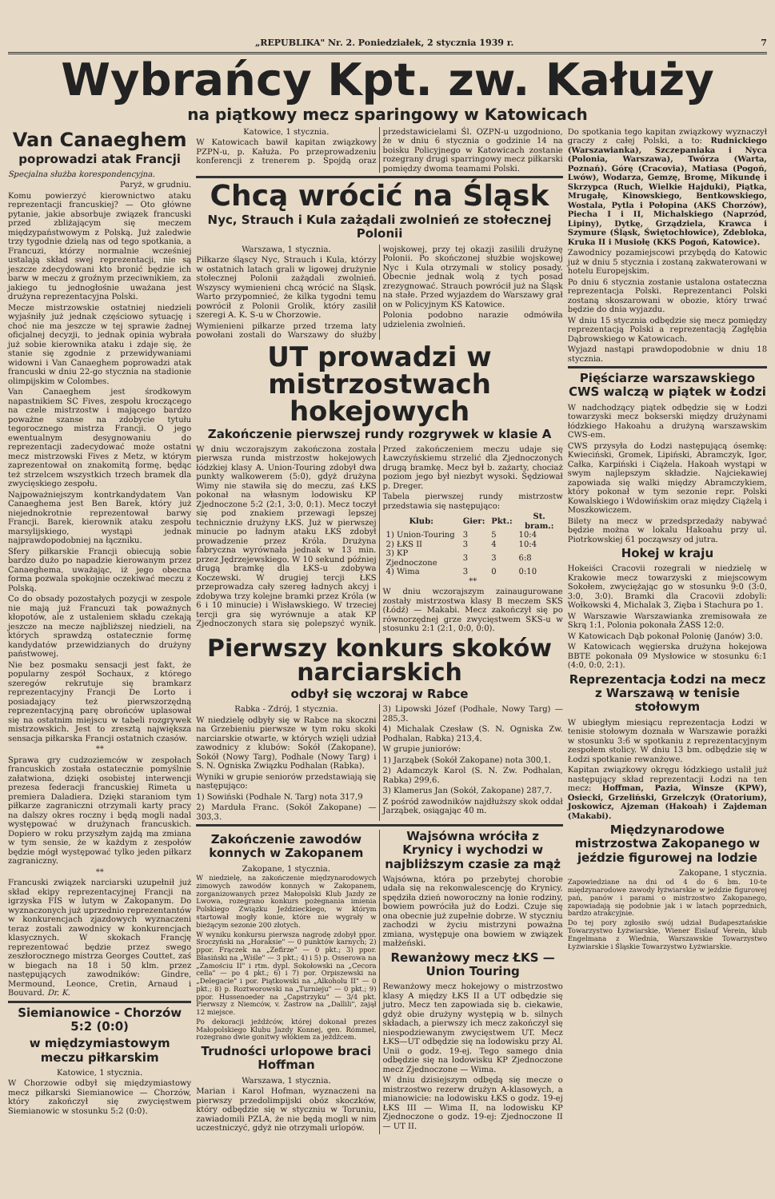„REPUBLIKA" Nr. 2. Poniedziałek, 2 stycznia 1939 r. 7
Wybrańcy Kpt. zw. Kałuży
na piątkowy mecz sparingowy w Katowicach
Van Canaeghem
poprowadzi atak Francji
Specjalna służba korespondencyjna.
Paryż, w grudniu.
Komu powierzyć kierownictwo ataku reprezentacji francuskiej? — Oto główne pytanie, jakie absorbuje związek francuski przed zbliżającym się meczem międzypaństwowym z Polską. Już zaledwie trzy tygodnie dzielą nas od tego spotkania, a Francuzi, którzy normalnie wcześniej ustalają skład swej reprezentacji, nie są jeszcze zdecydowani kto bronić będzie ich barw w meczu z groźnym przeciwnikiem, za jakiego tu jednogłośnie uważana jest drużyna reprezentacyjna Polski.
Mecze mistrzowskie ostatniej niedzieli wyjaśniły już jednak częściowo sytuację i choć nie ma jeszcze w tej sprawie żadnej oficjalnej decyzji, to jednak opinia wybrała już sobie kierownika ataku i zdaje się, że stanie się zgodnie z przewidywaniami widowni i Van Canaeghem poprowadzi atak francuski w dniu 22-go stycznia na stadionie olimpijskim w Colombes.
Van Canaeghem jest środkowym napastnikiem SC Fives, zespołu kroczącego na czele mistrzostw i mającego bardzo poważne szanse na zdobycie tytułu tegorocznego mistrza Francji. O jego ewentualnym desygnowaniu do reprezentacji zadecydować może ostatni mecz mistrzowski Fives z Metz, w którym zaprezentował on znakomitą formę, będąc też strzelcem wszystkich trzech bramek dla zwycięskiego zespołu.
Najpoważniejszym kontrkandydatem Van Canaeghema jest Ben Barek, który już niejednokrotnie reprezentował barwy Francji. Barek, kierownik ataku zespołu marsylijskiego, wystąpi jednak najprawdopodobniej na łączniku.
Sfery piłkarskie Francji obiecują sobie bardzo dużo po napadzie kierowanym przez Canaeghema, uważając, iż jego obecna forma pozwala spokojnie oczekiwać meczu z Polską.
Co do obsady pozostałych pozycji w zespole nie mają już Francuzi tak poważnych kłopotów, ale z ustaleniem składu czekają jeszcze na mecze najbliższej niedzieli, na których sprawdzą ostatecznie formę kandydatów przewidzianych do drużyny państwowej.
Nie bez posmaku sensacji jest fakt, że popularny zespół Sochaux, z którego szeregów rekrutuje się bramkarz reprezentacyjny Francji De Lorto i posiadający też pierwszorzędną reprezentacyjną parę obrońców uplasował się na ostatnim miejscu w tabeli rozgrywek mistrzowskich. Jest to zresztą największa sensacja piłkarska Francji ostatnich czasów.
**
Sprawa gry cudzoziemców w zespołach francuskich została ostatecznie pomyślnie załatwiona, dzięki osobistej interwencji prezesa federacji francuskiej Rimeta u premiera Daladiera. Dzięki staraniom tym piłkarze zagraniczni otrzymali karty pracy na dalszy okres roczny i będą mogli nadal występować w drużynach francuskich. Dopiero w roku przyszłym zajdą ma zmiana w tym sensie, że w każdym z zespołów będzie mógł występować tylko jeden piłkarz zagraniczny.
**
Francuski związek narciarski uzupełnił już skład ekipy reprezentacyjnej Francji na igrzyska FIS w lutym w Zakopanym. Do wyznaczonych już uprzednio reprezentantów w konkurencjach zjazdowych wyznaczeni teraz zostali zawodnicy w konkurencjach klasycznych. W skokach Francję reprezentować będzie przez swego zeszłorocznego mistrza Georges Couttet, zaś w biegach na 18 i 50 klm. przez następujących zawodników: Gindre, Mermound, Leonce, Cretin, Arnaud i Bouvard. Dr. K.
Siemianowice - Chorzów 5:2 (0:0)
w międzymiastowym meczu piłkarskim
Katowice, 1 stycznia.
W Chorzowie odbył się międzymiastowy mecz piłkarski Siemianowice — Chorzów, który zakończył się zwycięstwem Siemianowic w stosunku 5:2 (0:0).
Katowice, 1 stycznia.
W Katowicach bawił kapitan związkowy PZPN-u, p. Kałuża. Po przeprowadzeniu konferencji z trenerem p. Spojdą oraz przedstawicielami Śl. OZPN-u uzgodniono, że w dniu 6 stycznia o godzinie 14 na boisku Policyjnego w Katowicach zostanie rozegrany drugi sparringowy mecz piłkarski pomiędzy dwoma teamami Polski.
Chcą wrócić na Śląsk
Nyc, Strauch i Kula zażądali zwolnień ze stołecznej Polonii
Warszawa, 1 stycznia.
Piłkarze śląscy Nyc, Strauch i Kula, którzy w ostatnich latach grali w ligowej drużynie stołecznej Polonii zażądali zwolnień. Wszyscy wymienieni chcą wrócić na Śląsk. Warto przypomnieć, że kilka tygodni temu powrócił z Polonii Grolik, który zasilił szeregi A. K. S-u w Chorzowie.
Wymienieni piłkarze przed trzema laty powołani zostali do Warszawy do służby wojskowej, przy tej okazji zasilili drużynę Polonii. Po skończonej służbie wojskowej Nyc i Kula otrzymali w stolicy posady. Obecnie jednak wolą z tych posad zrezygnować. Strauch powrócił już na Śląsk na stałe. Przed wyjazdem do Warszawy grał on w Policyjnym KS Katowice.
Polonia podobno narazie odmówiła udzielenia zwolnień.
UT prowadzi w mistrzostwach hokejowych
Zakończenie pierwszej rundy rozgrywek w klasie A
W dniu wczorajszym zakończona została pierwsza runda mistrzostw hokejowych łódzkiej klasy A. Union-Touring zdobył dwa punkty walkowerem (5:0), gdyż drużyna Wimy nie stawiła się do meczu, zaś ŁKS pokonał na własnym lodowisku KP Zjednoczone 5:2 (2:1, 3:0, 0:1). Mecz toczył się pod znakiem przewagi lepszej technicznie drużyny ŁKS. Już w pierwszej minucie po ładnym ataku ŁKS zdobył prowadzenie przez Króla. Drużyna fabryczna wyrównała jednak w 13 min. przez Jędrzejewskiego. W 10 sekund później drugą bramkę dla ŁKS-u zdobywa Koczewski. W drugiej tercji ŁKS przeprowadza cały szereg ładnych akcyj i zdobywa trzy kolejne bramki przez Króla (w 6 i 10 minucie) i Wisławskiego. W trzeciej tercji gra się wyrównuje a atak KP Zjednoczonych stara się polepszyć wynik. Przed zakończeniem meczu udaje się Ławczyńskiemu strzelić dla Zjednoczonych drugą bramkę. Mecz był b. zażarty, chociaż poziom jego był niezbyt wysoki. Sędziował p. Dreger.
Tabela pierwszej rundy mistrzostw przedstawia się następująco:
| Klub: | Gier: | Pkt.: | St. bram.: |
| --- | --- | --- | --- |
| 1) Union-Touring | 3 | 5 | 10:4 |
| 2) ŁKS II | 3 | 4 | 10:4 |
| 3) KP Zjednoczone | 3 | 3 | 6:8 |
| 4) Wima | 3 | 0 | 0:10 |
**
W dniu wczorajszym zainaugurowane zostały mistrzostwa klasy B meczem SKS (Łódź) — Makabi. Mecz zakończył się po równorzędnej grze zwycięstwem SKS-u w stosunku 2:1 (2:1, 0:0, 0:0).
Pierwszy konkurs skoków narciarskich
odbył się wczoraj w Rabce
Rabka - Zdrój, 1 stycznia.
W niedzielę odbyły się w Rabce na skoczni na Grzebieniu pierwsze w tym roku skoki narciarskie otwarte, w których wzięli udział zawodnicy z klubów: Sokół (Zakopane), Sokół (Nowy Targ), Podhale (Nowy Targ) i S. N. Ogniska Związku Podhalan (Rabka).
Wyniki w grupie seniorów przedstawiają się następująco:
1) Sowiński (Podhale N. Targ) nota 317,9
2) Marduła Franc. (Sokół Zakopane) — 303,3.
3) Lipowski Józef (Podhale, Nowy Targ) — 285,3.
4) Michalak Czesław (S. N. Ogniska Zw. Podhalan, Rabka) 213,4.
W grupie juniorów:
1) Jarząbek (Sokół Zakopane) nota 300,1.
2) Adamczyk Karol (S. N. Zw. Podhalan, Rabka) 299,6.
3) Klamerus Jan (Sokół, Zakopane) 287,7.
Z pośród zawodników najdłuższy skok oddał Jarząbek, osiągając 40 m.
Zakończenie zawodów konnych w Zakopanem
Zakopane, 1 stycznia.
W niedzielę, na zakończenie międzynarodowych zimowych zawodów konnych w Zakopanem, zorganizowanych przez Małopolski Klub Jazdy ze Lwowa, rozegrano konkurs pożegnania imienia Polskiego Związku Jeździeckiego, w którym startował mogły konie, które nie wygrały w bieżącym sezonie 200 złotych.
W wyniku konkursu pierwsza nagrodę zdobył ppor. Sroczyński na „Horaksie" — 0 punktów karnych; 2) ppor. Frączek na „Zefirze" — 0 pkt.; 3) ppor. Błasiński na „Wiśle" — 3 pkt.; 4) i 5) p. Osserowa na „Zamościu II" i rtm. dypl. Sokołowski na „Cecora cella" — po 4 pkt.; 6) i 7) por. Orpiszewski na „Delegacie" i por. Piątkowski na „Alkoholu II" — 0 pkt.; 8) p. Roztworowski na „Turnieju" — 0 pkt.; 9) ppor. Hussenoeder na „Capstrzyku" — 3/4 pkt. Pierwszy z Niemców, v. Zastrow na „Dallili", zajął 12 miejsce.
Po dekoracji jeźdźców, której dokonał prezes Małopolskiego Klubu Jazdy Konnej, gen. Rómmel, rozegrano dwie gonitwy włókiem za jeźdźcem.
Trudności urlopowe braci Hoffman
Warszawa, 1 stycznia.
Marian i Karol Hofman, wyznaczeni na pierwszy przedolimpijski obóz skoczków, który odbędzie się w styczniu w Toruniu, zawiadomili PZLA, że nie będą mogli w nim uczestniczyć, gdyż nie otrzymali urlopów.
Wajsówna wróciła z Krynicy i wychodzi w najbliższym czasie za mąż
Wajsówna, która po przebytej chorobie udała się na rekonwalescencję do Krynicy, spędziła dzień noworoczny na łonie rodziny, bowiem powróciła już do Łodzi. Czuje się ona obecnie już zupełnie dobrze. W styczniu zachodzi w życiu mistrzyni poważna zmiana, występuje ona bowiem w związek małżeński.
Rewanżowy mecz ŁKS — Union Touring
Rewanżowy mecz hokejowy o mistrzostwo klasy A między ŁKS II a UT odbędzie się jutro. Mecz ten zapowiada się b. ciekawie, gdyż obie drużyny występią w b. silnych składach, a pierwszy ich mecz zakończył się niespodziewanym zwycięstwem UT. Mecz ŁKS—UT odbędzie się na lodowisku przy Al. Unii o godz. 19-ej. Tego samego dnia odbędzie się na lodowisku KP Zjednoczone mecz Zjednoczone — Wima.
W dniu dzisiejszym odbędą się mecze o mistrzostwo rezerw drużyn A-klasowych, a mianowicie: na lodowisku ŁKS o godz. 19-ej ŁKS III — Wima II, na lodowisku KP Zjednoczone o godz. 19-ej: Zjednoczone II — UT II.
Do spotkania tego kapitan związkowy wyznaczył graczy z całej Polski, a to: Rudnickiego (Warszawianka), Szczepaniaka i Nyca (Polonia, Warszawa), Twórza (Warta, Poznań). Górę (Cracovia), Matiasa (Pogoń, Lwów), Wodarza, Gemzę, Bromę, Mikundę i Skrzypca (Ruch, Wielkie Hajduki), Piątka, Mrugałę, Kinowskiego, Bentkowskiego, Wostala, Pytla i Połopina (AKS Chorzów), Piecha I i II, Michalskiego (Naprzód, Lipiny), Dytkę, Grządziela, Krawca i Szymure (Śląsk, Świętochłowice), Zdebloka, Kruka II i Musiołę (KKS Pogoń, Katowice).
Zawodnicy pozamiejscowi przybędą do Katowic już w dniu 5 stycznia i zostaną zakwaterowani w hotelu Europejskim.
Po dniu 6 stycznia zostanie ustalona ostateczna reprezentacja Polski. Reprezentanci Polski zostaną skoszarowani w obozie, który trwać będzie do dnia wyjazdu.
W dniu 15 stycznia odbędzie się mecz pomiędzy reprezentacją Polski a reprezentacją Zagłębia Dąbrowskiego w Katowicach.
Wyjazd nastąpi prawdopodobnie w dniu 18 stycznia.
Pięściarze warszawskiego CWS walczą w piątek w Łodzi
W nadchodzący piątek odbędzie się w Łodzi towarzyski mecz bokserski między drużynami łódzkiego Hakoahu a drużyną warszawskim CWS-em.
CWS przysyła do Łodzi następującą ósemkę: Kwieciński, Gromek, Lipiński, Abramczyk, Igor, Całka, Karpiński i Ciążela. Hakoah wystąpi w swym najlepszym składzie. Najciekawiej zapowiada się walki między Abramczykiem, który pokonał w tym sezonie repr. Polski Kowalskiego i Wdowińskim oraz między Ciążelą i Moszkowiczem.
Bilety na mecz w przedsprzedaży nabywać będzie można w lokalu Hakoahu przy ul. Piotrkowskiej 61 począwszy od jutra.
Hokej w kraju
Hokeiści Cracovii rozegrali w niedzielę w Krakowie mecz towarzyski z miejscowym Sokołem, zwyciężając go w stosunku 9:0 (3:0, 3:0, 3:0). Bramki dla Cracovii zdobyli: Wołkowski 4, Michalak 3, Zięba i Stachura po 1.
W Warszawie Warszawianka zremisowała ze Skrą 1:1, Polonia pokonała ŻASS 12:0.
W Katowicach Dąb pokonał Polonię (Janów) 3:0.
W Katowicach węgierska drużyna hokejowa BBTE pokonała 09 Mysłowice w stosunku 6:1 (4:0, 0:0, 2:1).
Reprezentacja Łodzi na mecz z Warszawą w tenisie stołowym
W ubiegłym miesiącu reprezentacja Łodzi w tenisie stołowym doznała w Warszawie porażki w stosunku 3:6 w spotkaniu z reprezentacyjnym zespołem stolicy. W dniu 13 bm. odbędzie się w Łodzi spotkanie rewanżowe.
Kapitan związkowy okręgu łódzkiego ustalił już następujący skład reprezentacji Łodzi na ten mecz: Hoffman, Pazia, Winsze (KPW), Osiecki, Grzeliński, Grzelczyk (Oratorium), Joskowicz, Ajzeman (Hakoah) i Zajdeman (Makabi).
Międzynarodowe mistrzostwa Zakopanego w jeździe figurowej na lodzie
Zakopane, 1 stycznia.
Zapowiedziane na dni od 4 do 6 bm. 10-te międzynarodowe zawody łyżwiarskie w jeździe figurowej pań, panów i parami o mistrzostwo Zakopanego, zapowiadają się podobnie jak i w latach poprzednich, bardzo atrakcyjnie.
Do tej pory zgłosiło swój udział Budapesztańskie Towarzystwo Łyżwiarskie, Wiener Eislauf Verein, klub Engelmana z Wiednia, Warszawskie Towarzystwo Łyżwiarskie i Śląskie Towarzystwo Łyżwiarskie.